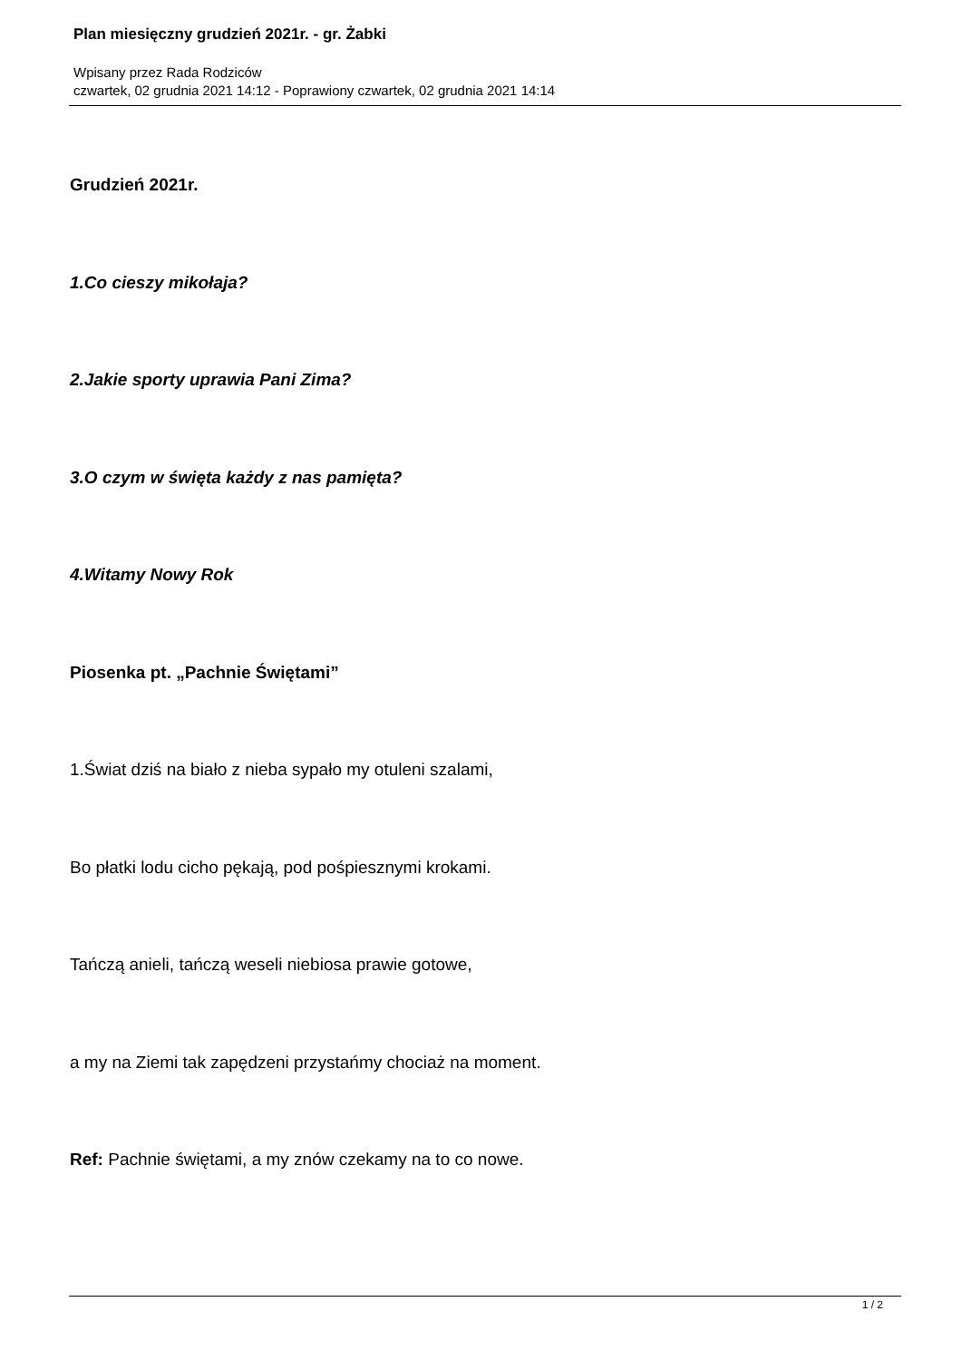Plan miesięczny grudzień 2021r. - gr. Żabki
Wpisany przez Rada Rodziców
czwartek, 02 grudnia 2021 14:12 - Poprawiony czwartek, 02 grudnia 2021 14:14
Grudzień 2021r.
1.Co cieszy mikołaja?
2.Jakie sporty uprawia Pani Zima?
3.O czym w święta każdy z nas pamięta?
4.Witamy Nowy Rok
Piosenka pt. „Pachnie Świętami”
1.Świat dziś na biało z nieba sypało my otuleni szalami,
Bo płatki lodu cicho pękają, pod pośpiesznymi krokami.
Tańczą anieli, tańczą weseli niebiosa prawie gotowe,
a my na Ziemi tak zapędzeni przystańmy chociaż na moment.
Ref: Pachnie świętami, a my znów czekamy na to co nowe.
1 / 2